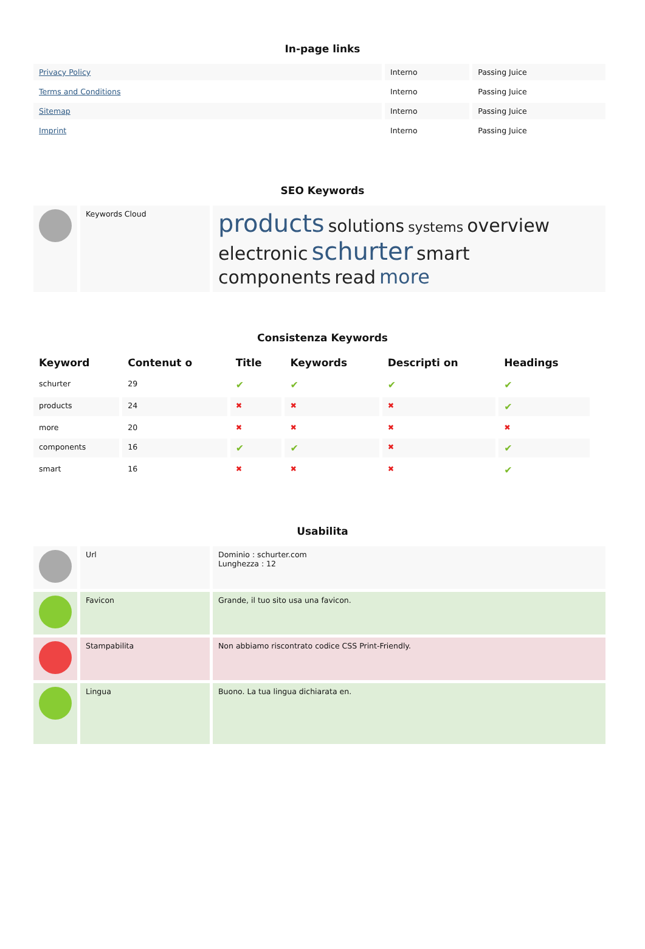In-page links
| Privacy Policy | Interno | Passing Juice |
| Terms and Conditions | Interno | Passing Juice |
| Sitemap | Interno | Passing Juice |
| Imprint | Interno | Passing Juice |
SEO Keywords
| | Keywords Cloud | products solutions systems overview electronic schurter smart components read more |
Consistenza Keywords
| Keyword | Contenut o | Title | Keywords | Descripti on | Headings |
| --- | --- | --- | --- | --- | --- |
| schurter | 29 | ✔ | ✔ | ✔ | ✔ |
| products | 24 | ✖ | ✖ | ✖ | ✔ |
| more | 20 | ✖ | ✖ | ✖ | ✖ |
| components | 16 | ✔ | ✔ | ✖ | ✔ |
| smart | 16 | ✖ | ✖ | ✖ | ✔ |
Usabilita
| | Url | Dominio : schurter.com Lunghezza : 12 |
| | Favicon | Grande, il tuo sito usa una favicon. |
| | Stampabilita | Non abbiamo riscontrato codice CSS Print-Friendly. |
| | Lingua | Buono. La tua lingua dichiarata en. |